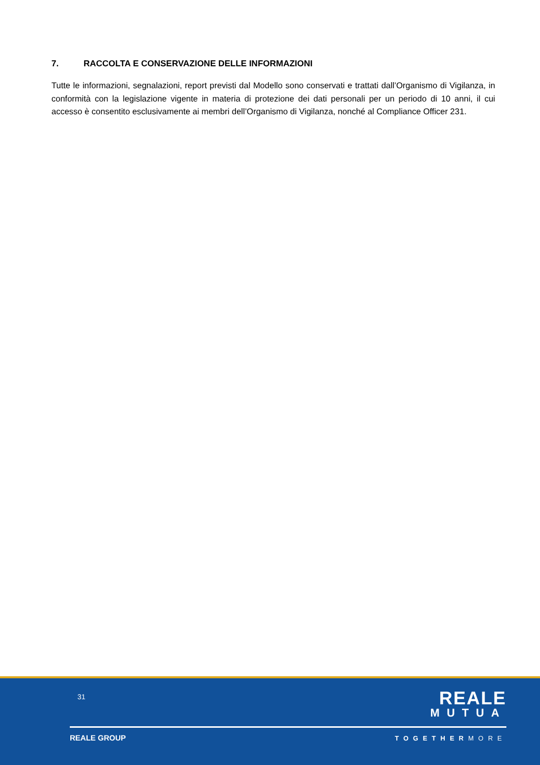7. RACCOLTA E CONSERVAZIONE DELLE INFORMAZIONI
Tutte le informazioni, segnalazioni, report previsti dal Modello sono conservati e trattati dall’Organismo di Vigilanza, in conformità con la legislazione vigente in materia di protezione dei dati personali per un periodo di 10 anni, il cui accesso è consentito esclusivamente ai membri dell’Organismo di Vigilanza, nonché al Compliance Officer 231.
31
REALE
MUTUA
REALE GROUP TOGETHERMORE